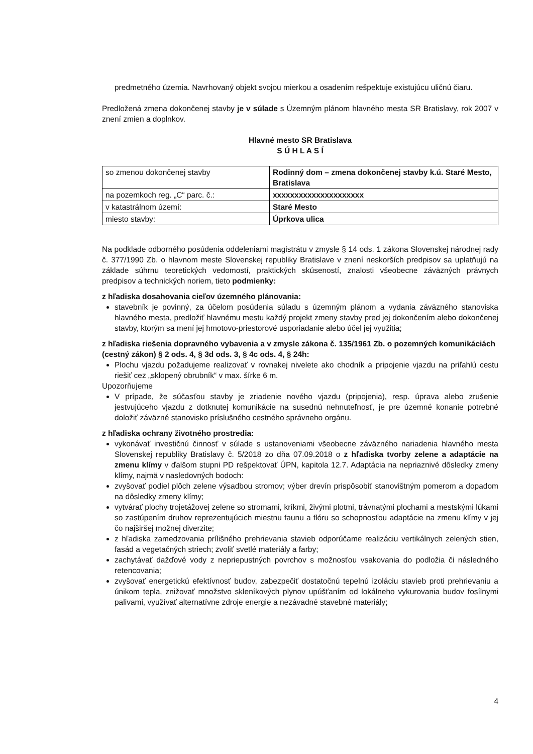predmetného územia. Navrhovaný objekt svojou mierkou a osadením rešpektuje existujúcu uličnú čiaru.
Predložená zmena dokončenej stavby je v súlade s Územným plánom hlavného mesta SR Bratislavy, rok 2007 v znení zmien a doplnkov.
Hlavné mesto SR Bratislava
S Ú H L A S Í
| so zmenou dokončenej stavby | Rodinný dom – zmena dokončenej stavby k.ú. Staré Mesto, Bratislava |
| na pozemkoch reg. „C“ parc. č.: | xxxxxxxxxxxxxxxxxxxxx |
| v katastrálnom území: | Staré Mesto |
| miesto stavby: | Úprkova ulica |
Na podklade odborného posúdenia oddeleniami magistrátu v zmysle § 14 ods. 1 zákona Slovenskej národnej rady č. 377/1990 Zb. o hlavnom meste Slovenskej republiky Bratislave v znení neskorších predpisov sa uplatňujú na základe súhrnu teoretických vedomostí, praktických skúseností, znalosti všeobecne záväzných právnych predpisov a technických noriem, tieto podmienky:
z hľadiska dosahovania cieľov územného plánovania:
stavebník je povinný, za účelom posúdenia súladu s územným plánom a vydania záväzného stanoviska hlavného mesta, predložiť hlavnému mestu každý projekt zmeny stavby pred jej dokončením alebo dokončenej stavby, ktorým sa mení jej hmotovo-priestorové usporiadanie alebo účel jej využitia;
z hľadiska riešenia dopravného vybavenia a v zmysle zákona č. 135/1961 Zb. o pozemných komunikáciách (cestný zákon) § 2 ods. 4, § 3d ods. 3, § 4c ods. 4, § 24h:
Plochu vjazdu požadujeme realizovať v rovnakej nivelete ako chodník a pripojenie vjazdu na priľahlú cestu riešiť cez „sklopený obrubník“ v max. šírke 6 m.
Upozorňujeme
V prípade, že súčasťou stavby je zriadenie nového vjazdu (pripojenia), resp. úprava alebo zrušenie jestvujúceho vjazdu z dotknutej komunikácie na susednú nehnuteľnosť, je pre územné konanie potrebné doložiť záväzné stanovisko príslušného cestného správneho orgánu.
z hľadiska ochrany životného prostredia:
vykonávať investičnú činnosť v súlade s ustanoveniami všeobecne záväzného nariadenia hlavného mesta Slovenskej republiky Bratislavy č. 5/2018 zo dňa 07.09.2018 o z hľadiska tvorby zelene a adaptácie na zmenu klímy v ďalšom stupni PD rešpektovať ÚPN, kapitola 12.7. Adaptácia na nepriaznivé dôsledky zmeny klímy, najmä v nasledovných bodoch:
zvyšovať podiel plôch zelene výsadbou stromov; výber drevín prispôsobiť stanovištným pomerom a dopadom na dôsledky zmeny klímy;
vytvárať plochy trojetážovej zelene so stromami, kríkmi, živými plotmi, trávnatými plochami a mestskými lúkami so zastúpením druhov reprezentujúcich miestnu faunu a flóru so schopnosťou adaptácie na zmenu klímy v jej čo najširšej možnej diverzite;
z hľadiska zamedzovania prílišného prehrievania stavieb odporúčame realizáciu vertikálnych zelených stien, fasád a vegetačných striech; zvoliť svetlé materiály a farby;
zachytávať dažďové vody z nepriepustných povrchov s možnosťou vsakovania do podložia či následného retencovania;
zvyšovať energetickú efektívnosť budov, zabezpečiť dostatočnú tepelnú izoláciu stavieb proti prehrievaniu a únikom tepla, znižovať množstvo skleníkových plynov upúšťaním od lokálneho vykurovania budov fosílnymi palivami, využívať alternatívne zdroje energie a nezávadné stavebné materiály;
4